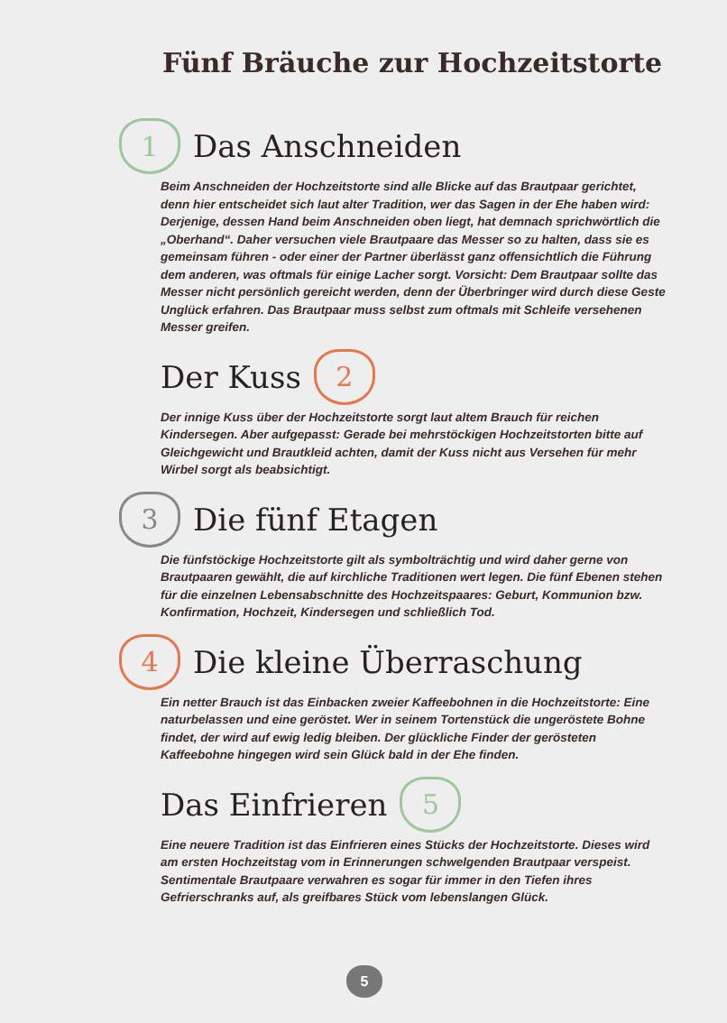Fünf Bräuche zur Hochzeitstorte
1 Das Anschneiden
Beim Anschneiden der Hochzeitstorte sind alle Blicke auf das Brautpaar gerichtet, denn hier entscheidet sich laut alter Tradition, wer das Sagen in der Ehe haben wird: Derjenige, dessen Hand beim Anschneiden oben liegt, hat demnach sprichwörtlich die „Oberhand“. Daher versuchen viele Brautpaare das Messer so zu halten, dass sie es gemeinsam führen - oder einer der Partner überlässt ganz offensichtlich die Führung dem anderen, was oftmals für einige Lacher sorgt. Vorsicht: Dem Brautpaar sollte das Messer nicht persönlich gereicht werden, denn der Überbringer wird durch diese Geste Unglück erfahren. Das Brautpaar muss selbst zum oftmals mit Schleife versehenen Messer greifen.
Der Kuss 2
Der innige Kuss über der Hochzeitstorte sorgt laut altem Brauch für reichen Kindersegen. Aber aufgepasst: Gerade bei mehrstöckigen Hochzeitstorten bitte auf Gleichgewicht und Brautkleid achten, damit der Kuss nicht aus Versehen für mehr Wirbel sorgt als beabsichtigt.
3 Die fünf Etagen
Die fünfstöckige Hochzeitstorte gilt als symbolträchtig und wird daher gerne von Brautpaaren gewählt, die auf kirchliche Traditionen wert legen. Die fünf Ebenen stehen für die einzelnen Lebensabschnitte des Hochzeitspaares: Geburt, Kommunion bzw. Konfirmation, Hochzeit, Kindersegen und schließlich Tod.
4 Die kleine Überraschung
Ein netter Brauch ist das Einbacken zweier Kaffeebohnen in die Hochzeitstorte: Eine naturbelassen und eine geröstet. Wer in seinem Tortenstück die ungeröstete Bohne findet, der wird auf ewig ledig bleiben. Der glückliche Finder der gerösteten Kaffeebohne hingegen wird sein Glück bald in der Ehe finden.
Das Einfrieren 5
Eine neuere Tradition ist das Einfrieren eines Stücks der Hochzeitstorte. Dieses wird am ersten Hochzeitstag vom in Erinnerungen schwelgenden Brautpaar verspeist. Sentimentale Brautpaare verwahren es sogar für immer in den Tiefen ihres Gefrierschranks auf, als greifbares Stück vom lebenslangen Glück.
5